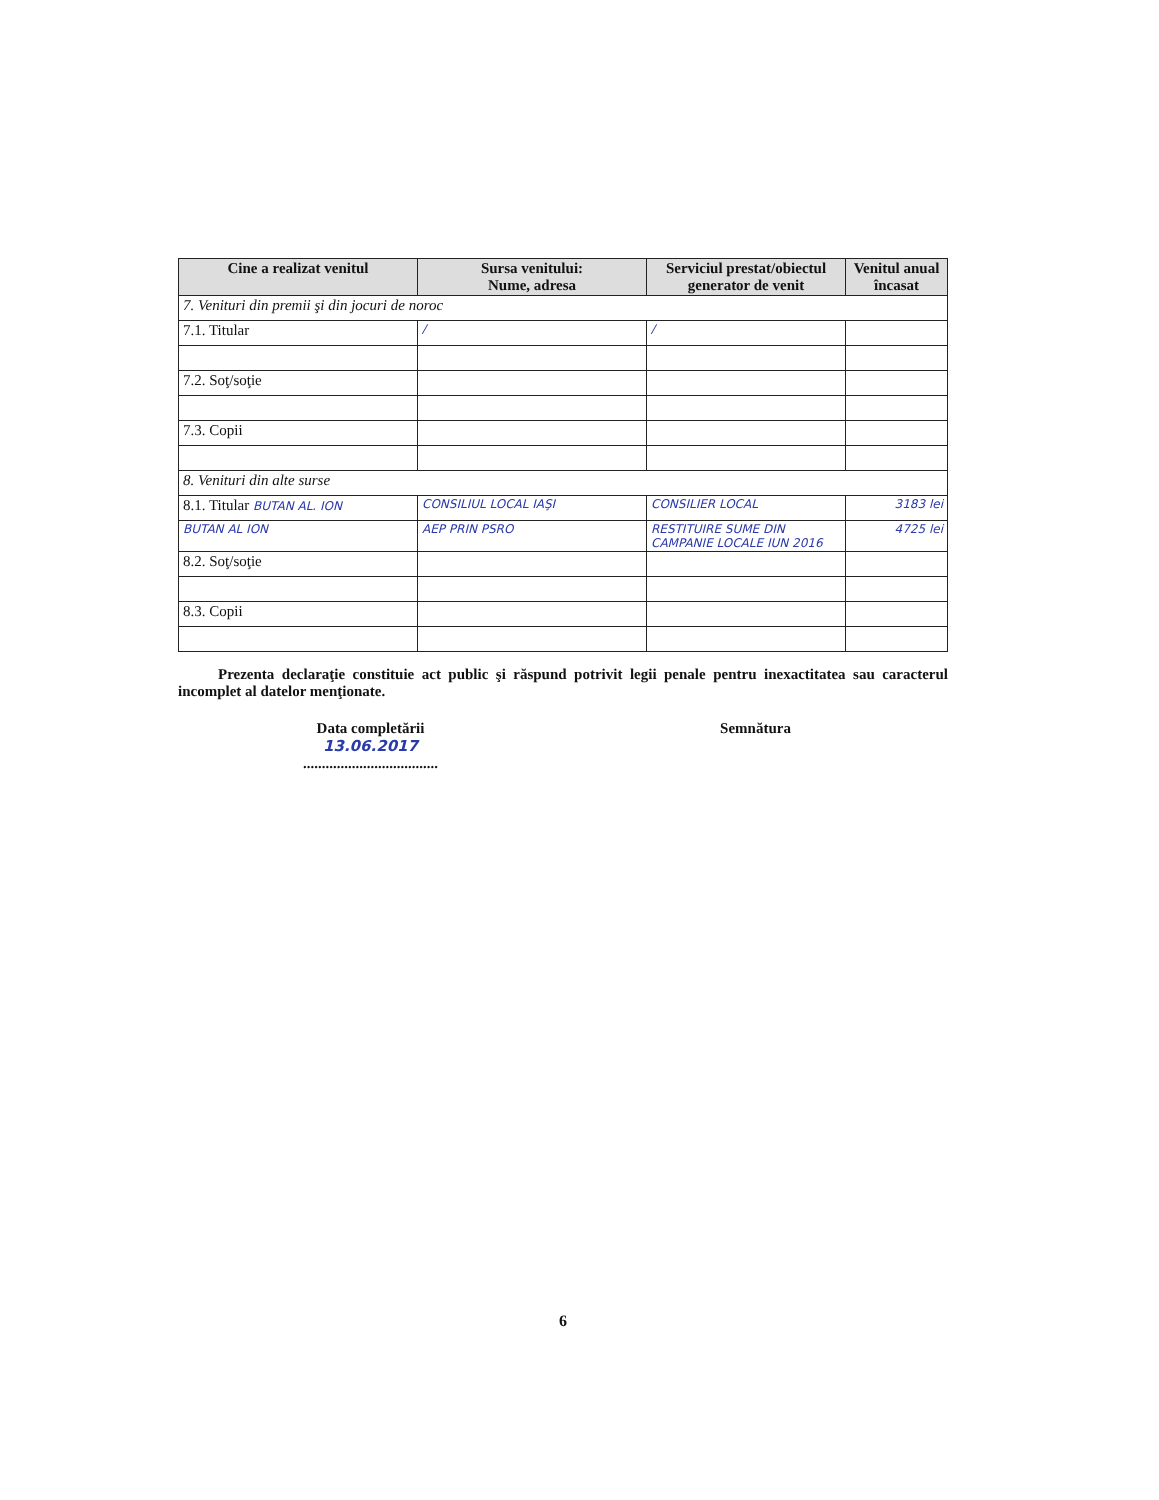| Cine a realizat venitul | Sursa venitului: Nume, adresa | Serviciul prestat/obiectul generator de venit | Venitul anual încasat |
| --- | --- | --- | --- |
| 7. Venituri din premii şi din jocuri de noroc | | | |
| 7.1. Titular | / | / | |
| 7.2. Soţ/soţie | | | |
| 7.3. Copii | | | |
| 8. Venituri din alte surse | | | |
| 8.1. Titular BUTAN AL. ION | CONSILIUL LOCAL IAŞI | CONSILIER LOCAL | 3183 lei |
| BUTAN AL ION | AEP PRIN PSRO | RESTITUIRE SUME DIN CAMPANIE LOCALE IUN 2016 | 4725 lei |
| 8.2. Soţ/soţie | | | |
| 8.3. Copii | | | |
Prezenta declaraţie constituie act public şi răspund potrivit legii penale pentru inexactitatea sau caracterul incomplet al datelor menţionate.
Data completării
13.06.2017
....................................
Semnătura
6